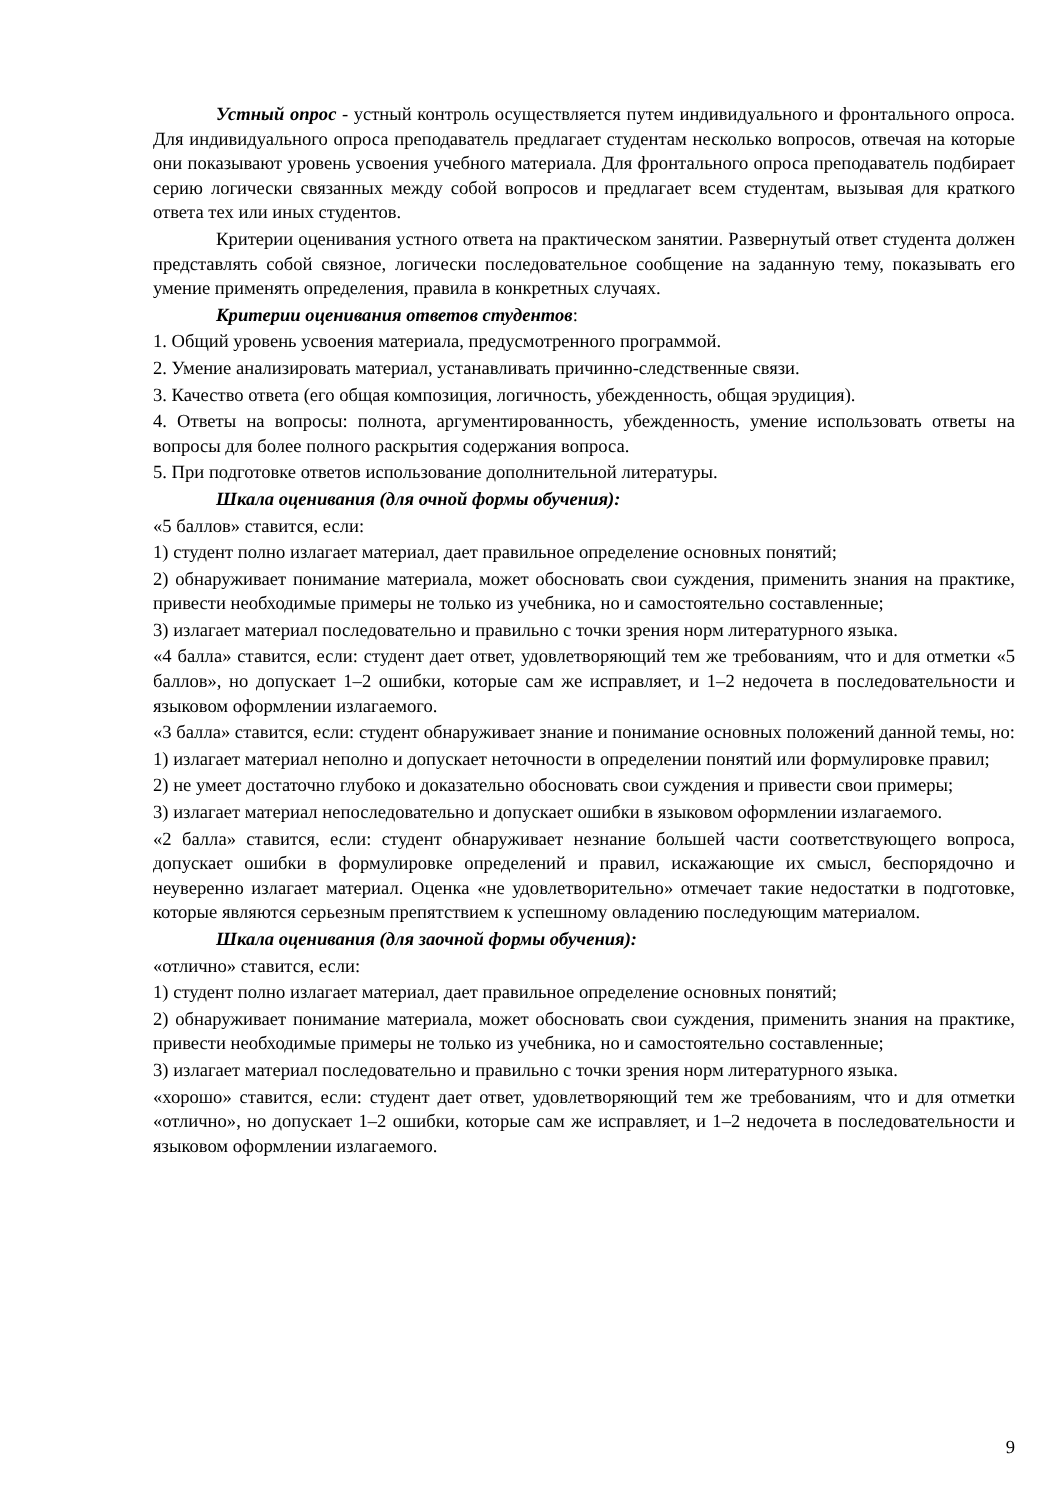Устный опрос - устный контроль осуществляется путем индивидуального и фронтального опроса. Для индивидуального опроса преподаватель предлагает студентам несколько вопросов, отвечая на которые они показывают уровень усвоения учебного материала. Для фронтального опроса преподаватель подбирает серию логически связанных между собой вопросов и предлагает всем студентам, вызывая для краткого ответа тех или иных студентов.
Критерии оценивания устного ответа на практическом занятии. Развернутый ответ студента должен представлять собой связное, логически последовательное сообщение на заданную тему, показывать его умение применять определения, правила в конкретных случаях.
Критерии оценивания ответов студентов:
1. Общий уровень усвоения материала, предусмотренного программой.
2. Умение анализировать материал, устанавливать причинно-следственные связи.
3. Качество ответа (его общая композиция, логичность, убежденность, общая эрудиция).
4. Ответы на вопросы: полнота, аргументированность, убежденность, умение использовать ответы на вопросы для более полного раскрытия содержания вопроса.
5. При подготовке ответов использование дополнительной литературы.
Шкала оценивания (для очной формы обучения):
«5 баллов» ставится, если:
1) студент полно излагает материал, дает правильное определение основных понятий;
2) обнаруживает понимание материала, может обосновать свои суждения, применить знания на практике, привести необходимые примеры не только из учебника, но и самостоятельно составленные;
3) излагает материал последовательно и правильно с точки зрения норм литературного языка.
«4 балла» ставится, если: студент дает ответ, удовлетворяющий тем же требованиям, что и для отметки «5 баллов», но допускает 1–2 ошибки, которые сам же исправляет, и 1–2 недочета в последовательности и языковом оформлении излагаемого.
«3 балла» ставится, если: студент обнаруживает знание и понимание основных положений данной темы, но:
1) излагает материал неполно и допускает неточности в определении понятий или формулировке правил;
2) не умеет достаточно глубоко и доказательно обосновать свои суждения и привести свои примеры;
3) излагает материал непоследовательно и допускает ошибки в языковом оформлении излагаемого.
«2 балла» ставится, если: студент обнаруживает незнание большей части соответствующего вопроса, допускает ошибки в формулировке определений и правил, искажающие их смысл, беспорядочно и неуверенно излагает материал. Оценка «не удовлетворительно» отмечает такие недостатки в подготовке, которые являются серьезным препятствием к успешному овладению последующим материалом.
Шкала оценивания (для заочной формы обучения):
«отлично» ставится, если:
1) студент полно излагает материал, дает правильное определение основных понятий;
2) обнаруживает понимание материала, может обосновать свои суждения, применить знания на практике, привести необходимые примеры не только из учебника, но и самостоятельно составленные;
3) излагает материал последовательно и правильно с точки зрения норм литературного языка.
«хорошо» ставится, если: студент дает ответ, удовлетворяющий тем же требованиям, что и для отметки «отлично», но допускает 1–2 ошибки, которые сам же исправляет, и 1–2 недочета в последовательности и языковом оформлении излагаемого.
9